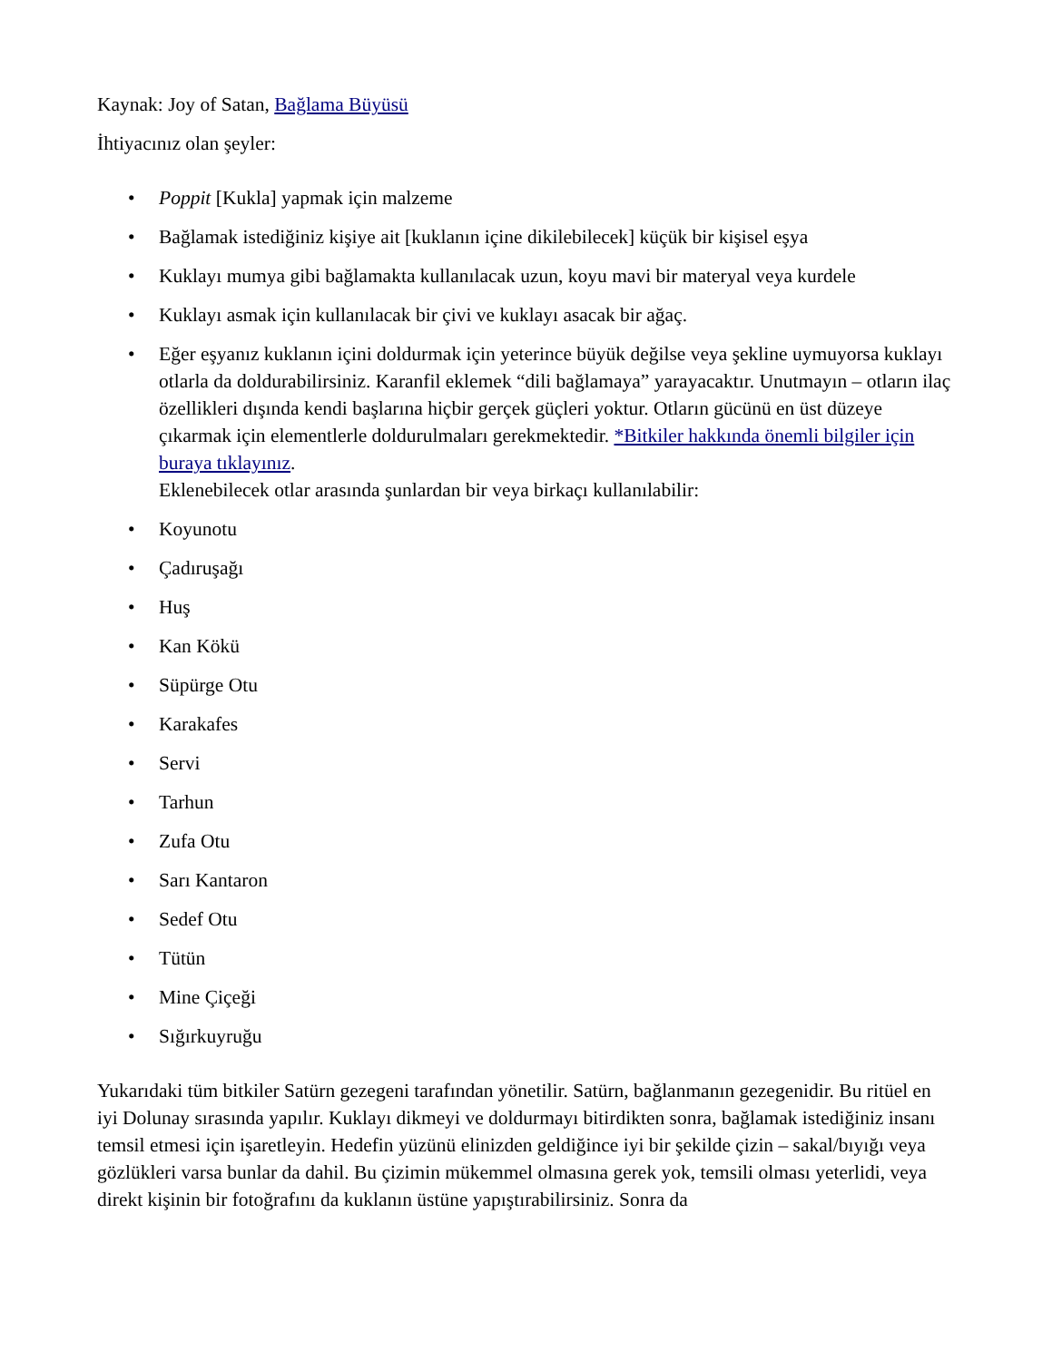Kaynak: Joy of Satan, Bağlama Büyüsü
İhtiyacınız olan şeyler:
• Poppit [Kukla] yapmak için malzeme
• Bağlamak istediğiniz kişiye ait [kuklanın içine dikilebilecek] küçük bir kişisel eşya
• Kuklayı mumya gibi bağlamakta kullanılacak uzun, koyu mavi bir materyal veya kurdele
• Kuklayı asmak için kullanılacak bir çivi ve kuklayı asacak bir ağaç.
• Eğer eşyanız kuklanın içini doldurmak için yeterince büyük değilse veya şekline uymuyorsa kuklayı otlarla da doldurabilirsiniz. Karanfil eklemek “dili bağlamaya” yarayacaktır. Unutmayın – otların ilaç özellikleri dışında kendi başlarına hiçbir gerçek güçleri yoktur. Otların gücünü en üst düzeye çıkarmak için elementlerle doldurulmaları gerekmektedir. *Bitkiler hakkında önemli bilgiler için buraya tıklayınız.
Eklenebilecek otlar arasında şunlardan bir veya birkaçı kullanılabilir:
• Koyunotu
• Çadıruşağı
• Huş
• Kan Kökü
• Süpürge Otu
• Karakafes
• Servi
• Tarhun
• Zufa Otu
• Sarı Kantaron
• Sedef Otu
• Tütün
• Mine Çiçeği
• Sığırkuyruğu
Yukarıdaki tüm bitkiler Satürn gezegeni tarafından yönetilir. Satürn, bağlanmanın gezegenidir. Bu ritüel en iyi Dolunay sırasında yapılır. Kuklayı dikmeyi ve doldurmayı bitirdikten sonra, bağlamak istediğiniz insanı temsil etmesi için işaretleyin. Hedefin yüzünü elinizden geldiğince iyi bir şekilde çizin – sakal/bıyığı veya gözlükleri varsa bunlar da dahil. Bu çizimin mükemmel olmasına gerek yok, temsili olması yeterlidi, veya direkt kişinin bir fotoğrafını da kuklanın üstüne yapıştırabilirsiniz. Sonra da